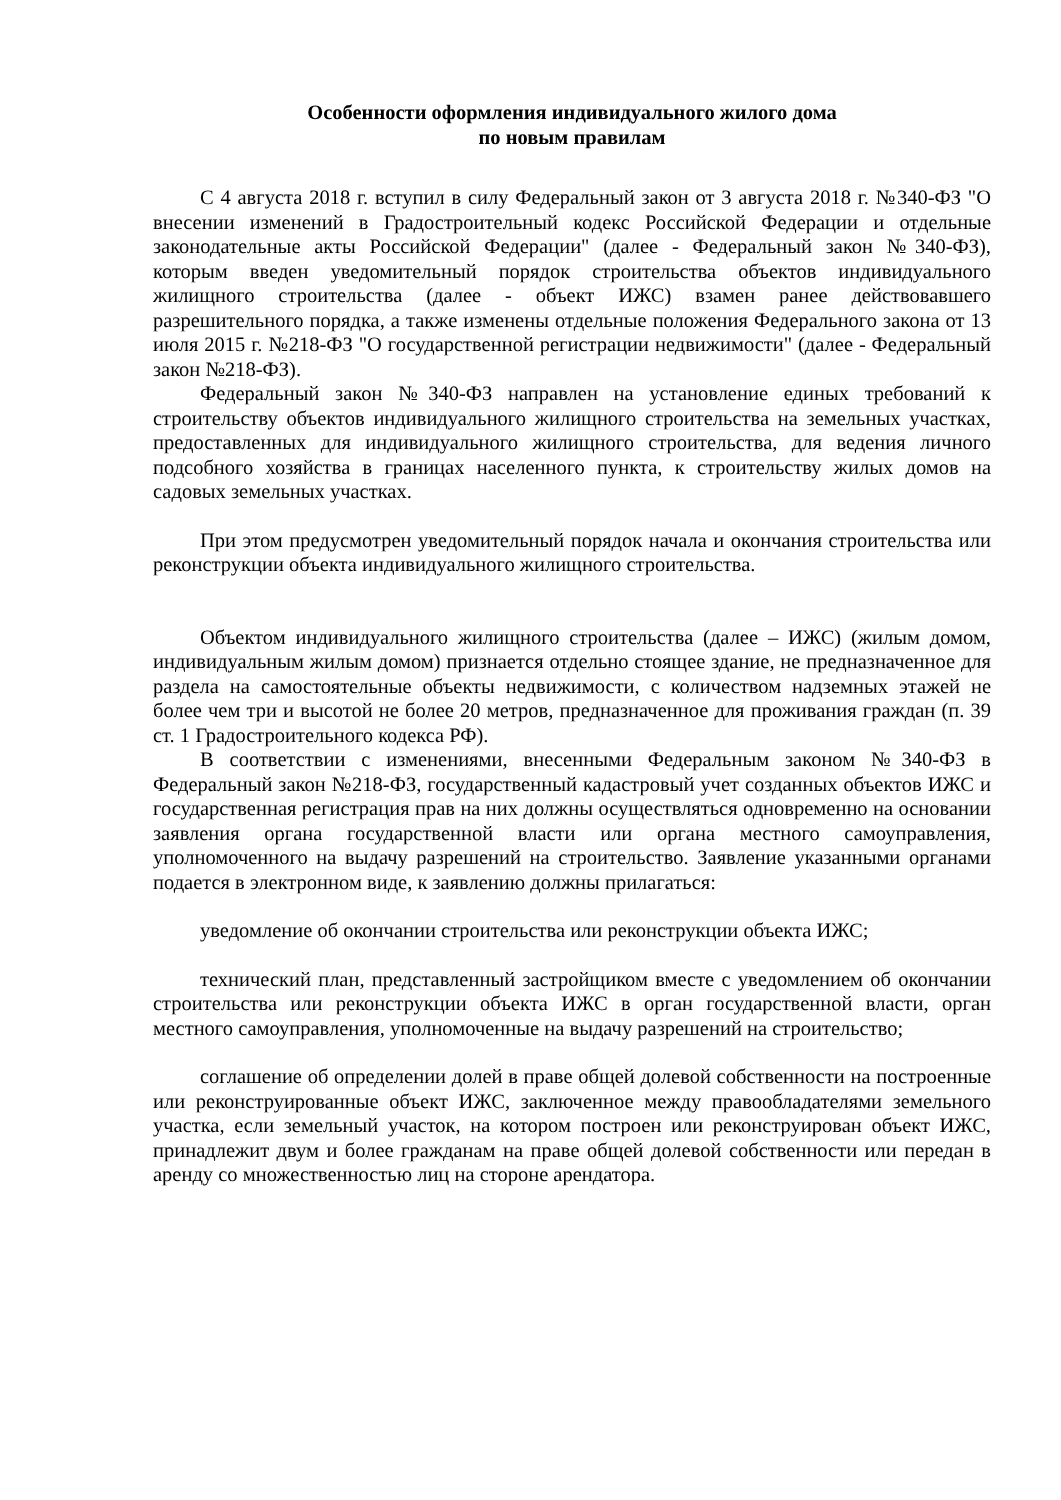Особенности оформления индивидуального жилого дома
по новым правилам
С 4 августа 2018 г. вступил в силу Федеральный закон от 3 августа 2018 г. №340-ФЗ "О внесении изменений в Градостроительный кодекс Российской Федерации и отдельные законодательные акты Российской Федерации" (далее - Федеральный закон №340-ФЗ), которым введен уведомительный порядок строительства объектов индивидуального жилищного строительства (далее - объект ИЖС) взамен ранее действовавшего разрешительного порядка, а также изменены отдельные положения Федерального закона от 13 июля 2015 г. №218-ФЗ "О государственной регистрации недвижимости" (далее - Федеральный закон №218-ФЗ).
Федеральный закон №340-ФЗ направлен на установление единых требований к строительству объектов индивидуального жилищного строительства на земельных участках, предоставленных для индивидуального жилищного строительства, для ведения личного подсобного хозяйства в границах населенного пункта, к строительству жилых домов на садовых земельных участках.
При этом предусмотрен уведомительный порядок начала и окончания строительства или реконструкции объекта индивидуального жилищного строительства.
Объектом индивидуального жилищного строительства (далее – ИЖС) (жилым домом, индивидуальным жилым домом) признается отдельно стоящее здание, не предназначенное для раздела на самостоятельные объекты недвижимости, с количеством надземных этажей не более чем три и высотой не более 20 метров, предназначенное для проживания граждан (п. 39 ст. 1 Градостроительного кодекса РФ).
В соответствии с изменениями, внесенными Федеральным законом №340-ФЗ в Федеральный закон №218-ФЗ, государственный кадастровый учет созданных объектов ИЖС и государственная регистрация прав на них должны осуществляться одновременно на основании заявления органа государственной власти или органа местного самоуправления, уполномоченного на выдачу разрешений на строительство. Заявление указанными органами подается в электронном виде, к заявлению должны прилагаться:
уведомление об окончании строительства или реконструкции объекта ИЖС;
технический план, представленный застройщиком вместе с уведомлением об окончании строительства или реконструкции объекта ИЖС в орган государственной власти, орган местного самоуправления, уполномоченные на выдачу разрешений на строительство;
соглашение об определении долей в праве общей долевой собственности на построенные или реконструированные объект ИЖС, заключенное между правообладателями земельного участка, если земельный участок, на котором построен или реконструирован объект ИЖС, принадлежит двум и более гражданам на праве общей долевой собственности или передан в аренду со множественностью лиц на стороне арендатора.